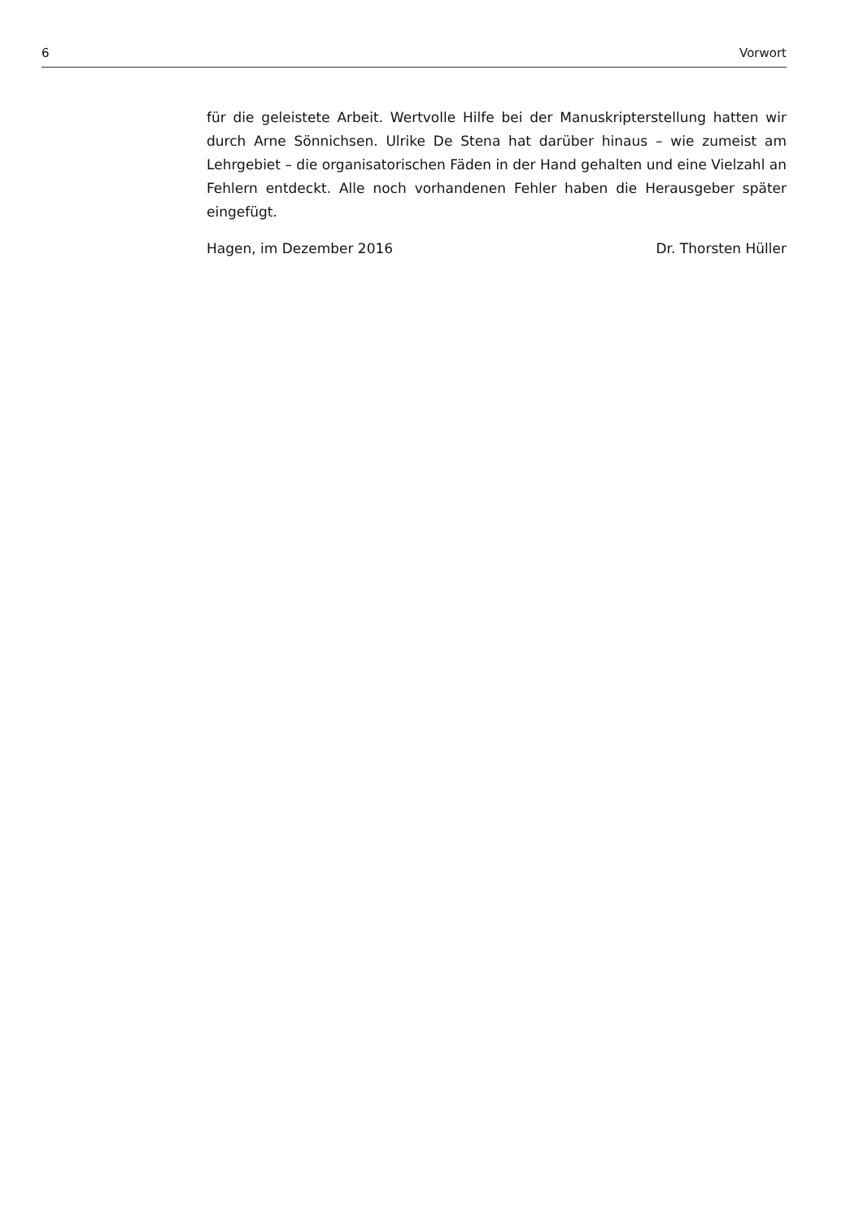6 Vorwort
für die geleistete Arbeit. Wertvolle Hilfe bei der Manuskripterstellung hatten wir durch Arne Sönnichsen. Ulrike De Stena hat darüber hinaus – wie zumeist am Lehrgebiet – die organisatorischen Fäden in der Hand gehalten und eine Vielzahl an Fehlern entdeckt. Alle noch vorhandenen Fehler haben die Herausgeber später eingefügt.
Hagen, im Dezember 2016 Dr. Thorsten Hüller